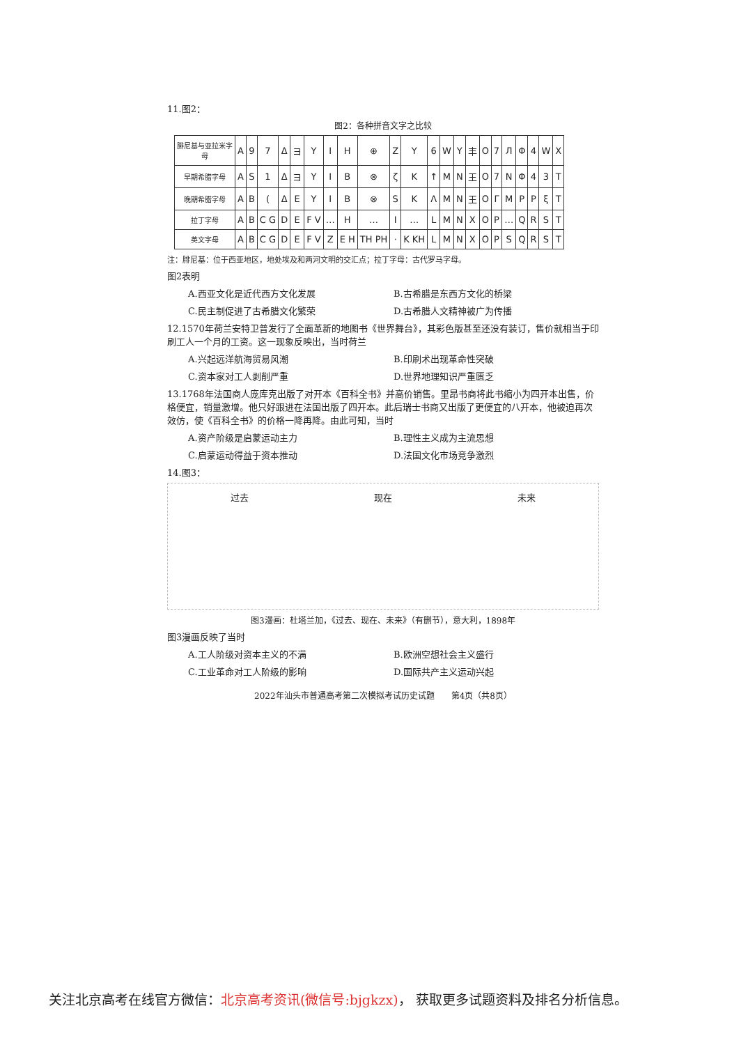11.图2：
图2：各种拼音文字之比较
| 腓尼基与亚拉米字母 | A | 9 | 7 | Δ | ヨ | Y | I | H | ⊕ | Z | Y | 6 | W | Y | 丰 | O | 7 | Л | Φ | 4 | W | X |
| 早期希腊字母 | A | S | 1 | Δ | ヨ | Y | I | B | ⊗ | ζ | K | ↑ | M | N | 王 | O | 7 | N | Φ | 4 | 3 | T |
| 晚期希腊字母 | A | B | ( | Δ | E | Y | I | B | ⊗ | S | K | Λ | M | N | 王 | O | Γ | M | Ρ | P | ξ | T |
| 拉丁字母 | A | B | C G | D | E | F V | … | H | … | I | … | L | M | N | X | O | P | … | Q | R | S | T |
| 英文字母 | A | B | C G | D | E | F V | Z | E H | TH PH | · | K KH | L | M | N | X | O | P | S | Q | R | S | T |
注：腓尼基：位于西亚地区，地处埃及和两河文明的交汇点；拉丁字母：古代罗马字母。
图2表明
A.西亚文化是近代西方文化发展 B.古希腊是东西方文化的桥梁 C.民主制促进了古希腊文化繁荣 D.古希腊人文精神被广为传播
12.1570年荷兰安特卫普发行了全面革新的地图书《世界舞台》，其彩色版甚至还没有装订，售价就相当于印刷工人一个月的工资。这一现象反映出，当时荷兰
A.兴起远洋航海贸易风潮 B.印刷术出现革命性突破 C.资本家对工人剥削严重 D.世界地理知识严重匮乏
13.1768年法国商人庞库克出版了对开本《百科全书》并高价销售。里昂书商将此书缩小为四开本出售，价格便宜，销量激增。他只好跟进在法国出版了四开本。此后瑞士书商又出版了更便宜的八开本，他被迫再次效仿，使《百科全书》的价格一降再降。由此可知，当时
A.资产阶级是启蒙运动主力 B.理性主义成为主流思想 C.启蒙运动得益于资本推动 D.法国文化市场竞争激烈
14.图3：
过去 现在 未来
图3漫画：杜塔兰加，《过去、现在、未来》（有删节），意大利，1898年
图3漫画反映了当时
A.工人阶级对资本主义的不满 B.欧洲空想社会主义盛行 C.工业革命对工人阶级的影响 D.国际共产主义运动兴起
2022年汕头市普通高考第二次模拟考试历史试题　　第4页（共8页）
关注北京高考在线官方微信：北京高考资讯(微信号:bjgkzx)， 获取更多试题资料及排名分析信息。